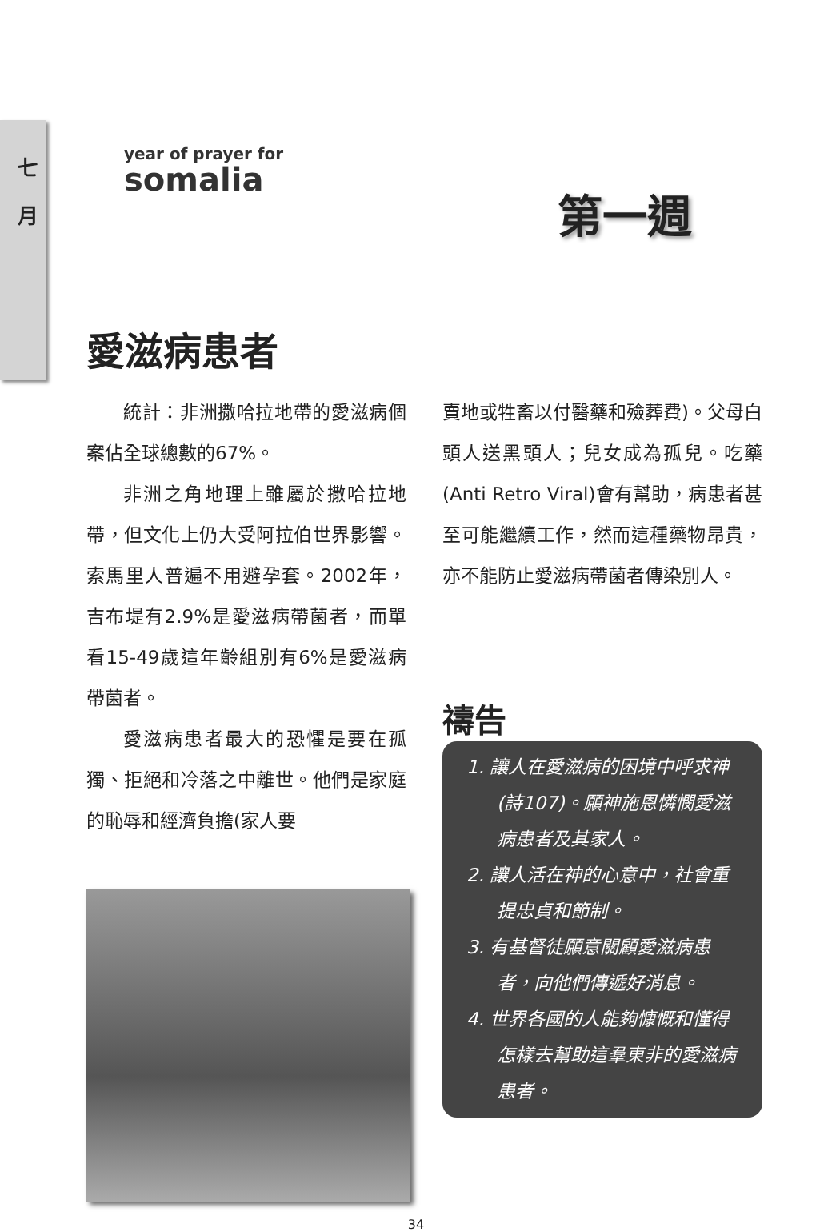七
月
year of prayer for
somalia
第一週
愛滋病患者
統計：非洲撒哈拉地帶的愛滋病個案佔全球總數的67%。
非洲之角地理上雖屬於撒哈拉地帶，但文化上仍大受阿拉伯世界影響。索馬里人普遍不用避孕套。2002年，吉布堤有2.9%是愛滋病帶菌者，而單看15-49歲這年齡組別有6%是愛滋病帶菌者。
愛滋病患者最大的恐懼是要在孤獨、拒絕和冷落之中離世。他們是家庭的恥辱和經濟負擔(家人要
賣地或牲畜以付醫藥和殮葬費)。父母白頭人送黑頭人；兒女成為孤兒。吃藥(Anti Retro Viral)會有幫助，病患者甚至可能繼續工作，然而這種藥物昂貴，亦不能防止愛滋病帶菌者傳染別人。
禱告
1. 讓人在愛滋病的困境中呼求神(詩107)。願神施恩憐憫愛滋病患者及其家人。
2. 讓人活在神的心意中，社會重提忠貞和節制。
3. 有基督徒願意關顧愛滋病患者，向他們傳遞好消息。
4. 世界各國的人能夠慷慨和懂得怎樣去幫助這羣東非的愛滋病患者。
34